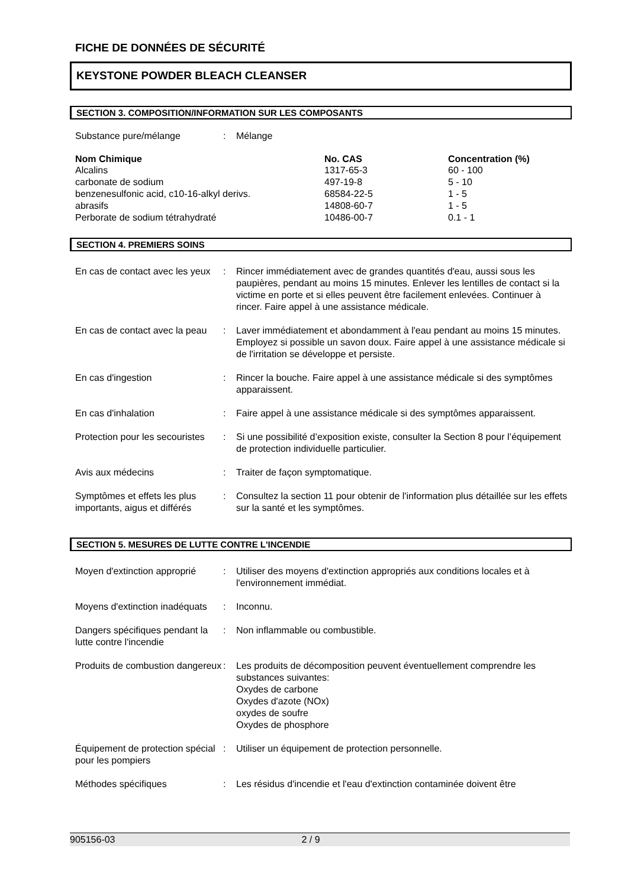FICHE DE DONNÉES DE SÉCURITÉ
KEYSTONE POWDER BLEACH CLEANSER
SECTION 3. COMPOSITION/INFORMATION SUR LES COMPOSANTS
| Substance pure/mélange | : | Mélange |
| Nom Chimique | No. CAS | Concentration (%) |
| --- | --- | --- |
| Alcalins | 1317-65-3 | 60 - 100 |
| carbonate de sodium | 497-19-8 | 5 - 10 |
| benzenesulfonic acid, c10-16-alkyl derivs. | 68584-22-5 | 1 - 5 |
| abrasifs | 14808-60-7 | 1 - 5 |
| Perborate de sodium tétrahydraté | 10486-00-7 | 0.1 - 1 |
SECTION 4. PREMIERS SOINS
| En cas de contact avec les yeux | : | Rincer immédiatement avec de grandes quantités d'eau, aussi sous les paupières, pendant au moins 15 minutes. Enlever les lentilles de contact si la victime en porte et si elles peuvent être facilement enlevées. Continuer à rincer. Faire appel à une assistance médicale. |
| En cas de contact avec la peau | : | Laver immédiatement et abondamment à l'eau pendant au moins 15 minutes. Employez si possible un savon doux. Faire appel à une assistance médicale si de l'irritation se développe et persiste. |
| En cas d'ingestion | : | Rincer la bouche. Faire appel à une assistance médicale si des symptômes apparaissent. |
| En cas d'inhalation | : | Faire appel à une assistance médicale si des symptômes apparaissent. |
| Protection pour les secouristes | : | Si une possibilité d’exposition existe, consulter la Section 8 pour l’équipement de protection individuelle particulier. |
| Avis aux médecins | : | Traiter de façon symptomatique. |
| Symptômes et effets les plus importants, aigus et différés | : | Consultez la section 11 pour obtenir de l'information plus détaillée sur les effets sur la santé et les symptômes. |
SECTION 5. MESURES DE LUTTE CONTRE L'INCENDIE
| Moyen d'extinction approprié | : | Utiliser des moyens d'extinction appropriés aux conditions locales et à l'environnement immédiat. |
| Moyens d'extinction inadéquats | : | Inconnu. |
| Dangers spécifiques pendant la lutte contre l'incendie | : | Non inflammable ou combustible. |
| Produits de combustion dangereux | : | Les produits de décomposition peuvent éventuellement comprendre les substances suivantes: Oxydes de carbone Oxydes d'azote (NOx) oxydes de soufre Oxydes de phosphore |
| Équipement de protection spécial pour les pompiers | : | Utiliser un équipement de protection personnelle. |
| Méthodes spécifiques | : | Les résidus d'incendie et l'eau d'extinction contaminée doivent être |
905156-03 2 / 9